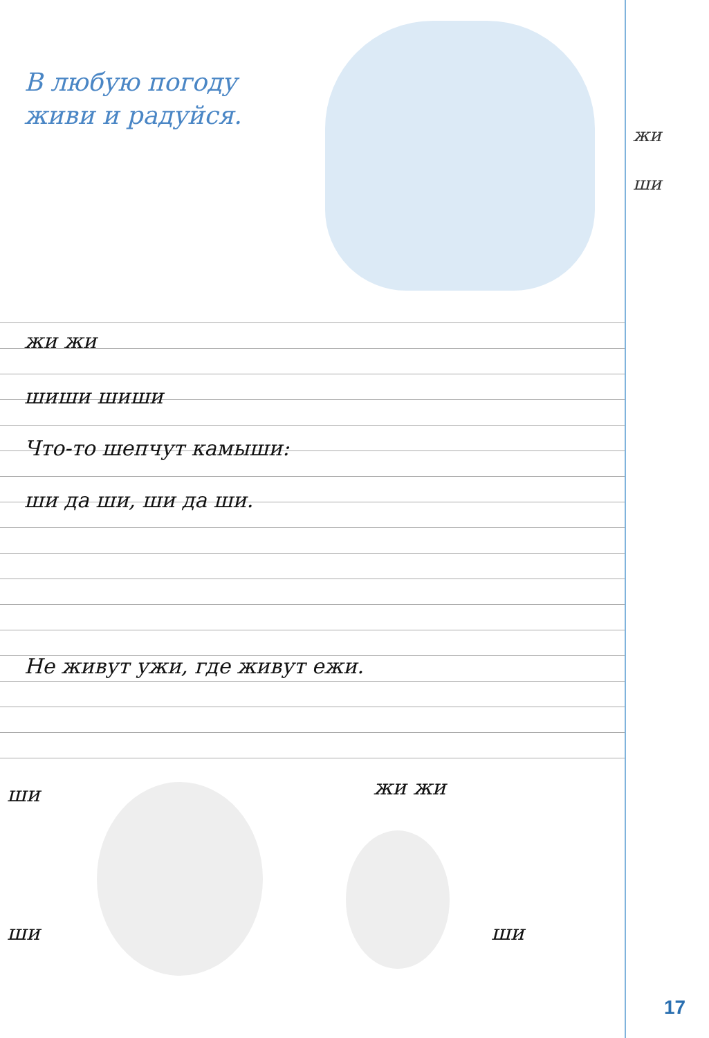В любую погоду
живи и радуйся.
жи
ши
жи жи
шиши шиши
Что-то шепчут камыши:
ши да ши, ши да ши.
Не живут ужи, где живут ежи.
ши жи жи
ши ши
17